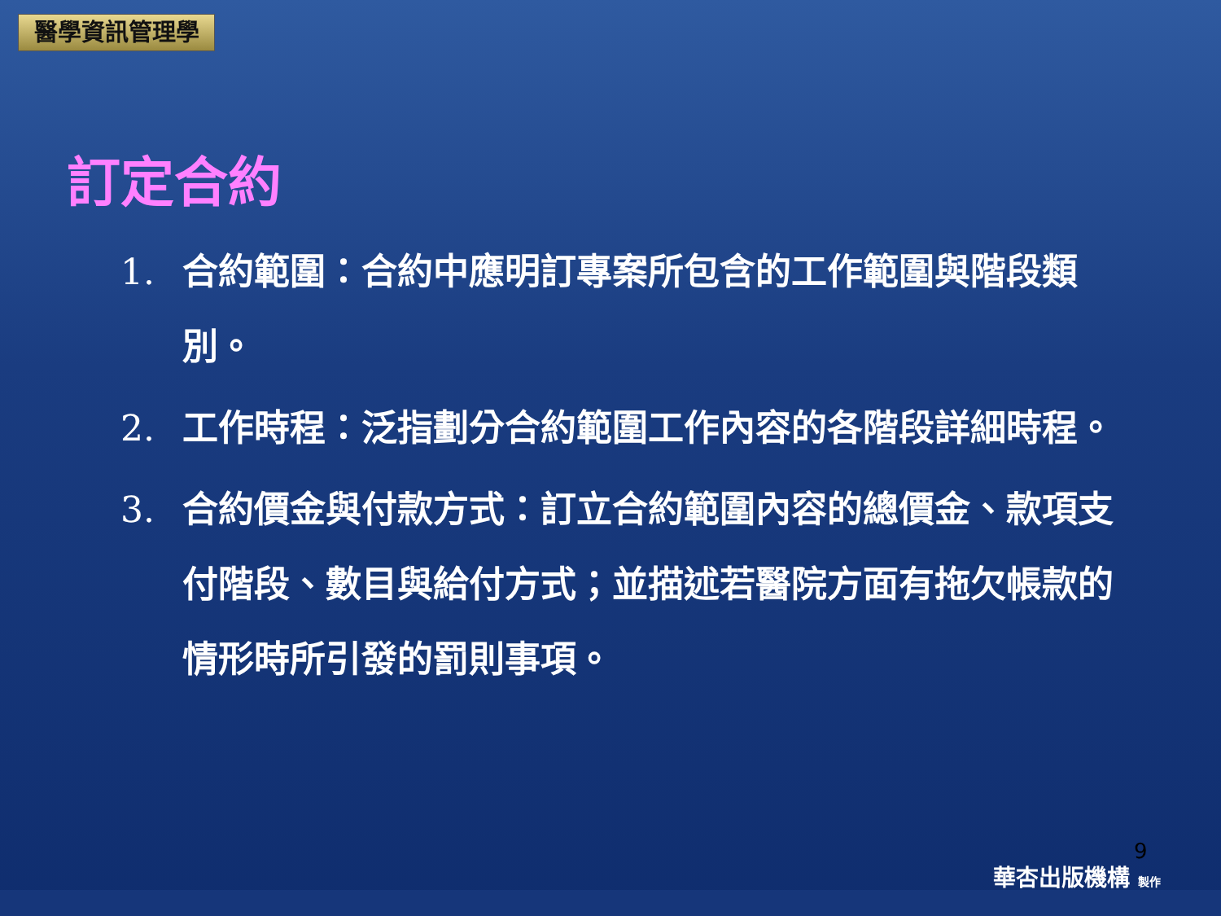醫學資訊管理學
訂定合約
1. 合約範圍：合約中應明訂專案所包含的工作範圍與階段類別。
2. 工作時程：泛指劃分合約範圍工作內容的各階段詳細時程。
3. 合約價金與付款方式：訂立合約範圍內容的總價金、款項支付階段、數目與給付方式；並描述若醫院方面有拖欠帳款的情形時所引發的罰則事項。
9
華杏出版機構 製作